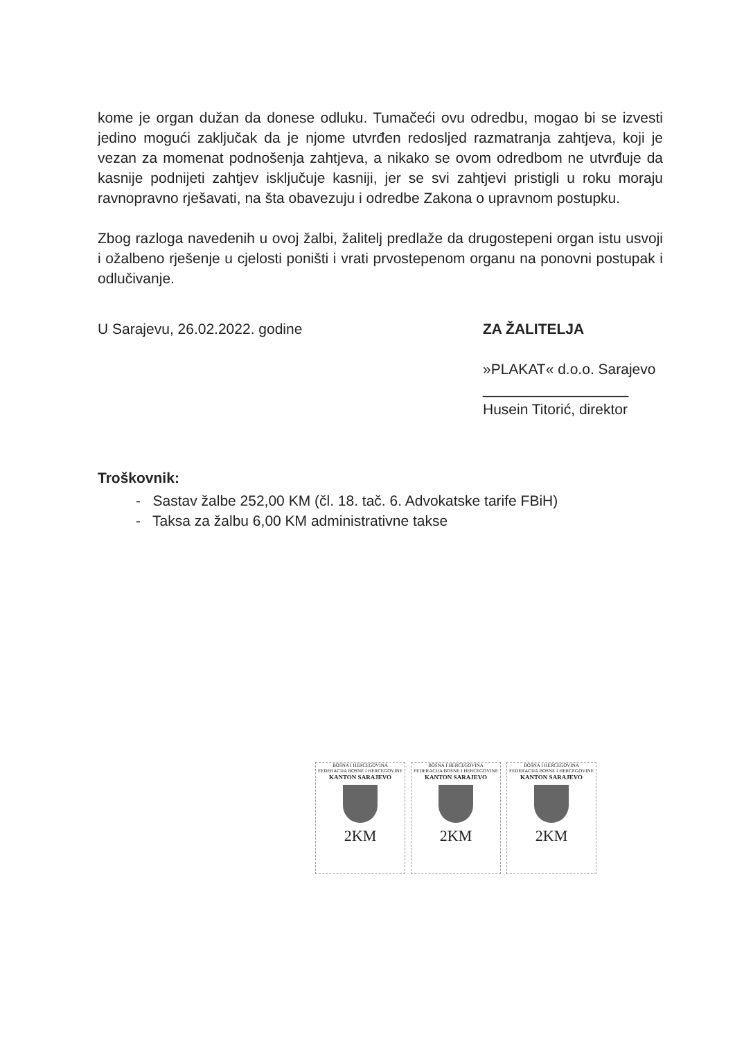kome je organ dužan da donese odluku. Tumačeći ovu odredbu, mogao bi se izvesti jedino mogući zaključak da je njome utvrđen redosljed razmatranja zahtjeva, koji je vezan za momenat podnošenja zahtjeva, a nikako se ovom odredbom ne utvrđuje da kasnije podnijeti zahtjev isključuje kasniji, jer se svi zahtjevi pristigli u roku moraju ravnopravno rješavati, na šta obavezuju i odredbe Zakona o upravnom postupku.
Zbog razloga navedenih u ovoj žalbi, žalitelj predlaže da drugostepeni organ istu usvoji i ožalbeno rješenje u cjelosti poništi i vrati prvostepenom organu na ponovni postupak i odlučivanje.
U Sarajevu, 26.02.2022. godine ZA ŽALITELJA
»PLAKAT« d.o.o. Sarajevo
__________________
Husein Titorić, direktor
Troškovnik:
- Sastav žalbe 252,00 KM (čl. 18. tač. 6. Advokatske tarife FBiH)
- Taksa za žalbu 6,00 KM administrativne takse
BOSNA I HERCEGOVINA
FEDERACIJA BOSNE I HERCEGOVINE
KANTON SARAJEVO
2KM
BOSNA I HERCEGOVINA
FEDERACIJA BOSNE I HERCEGOVINE
KANTON SARAJEVO
2KM
BOSNA I HERCEGOVINA
FEDERACIJA BOSNE I HERCEGOVINE
KANTON SARAJEVO
2KM